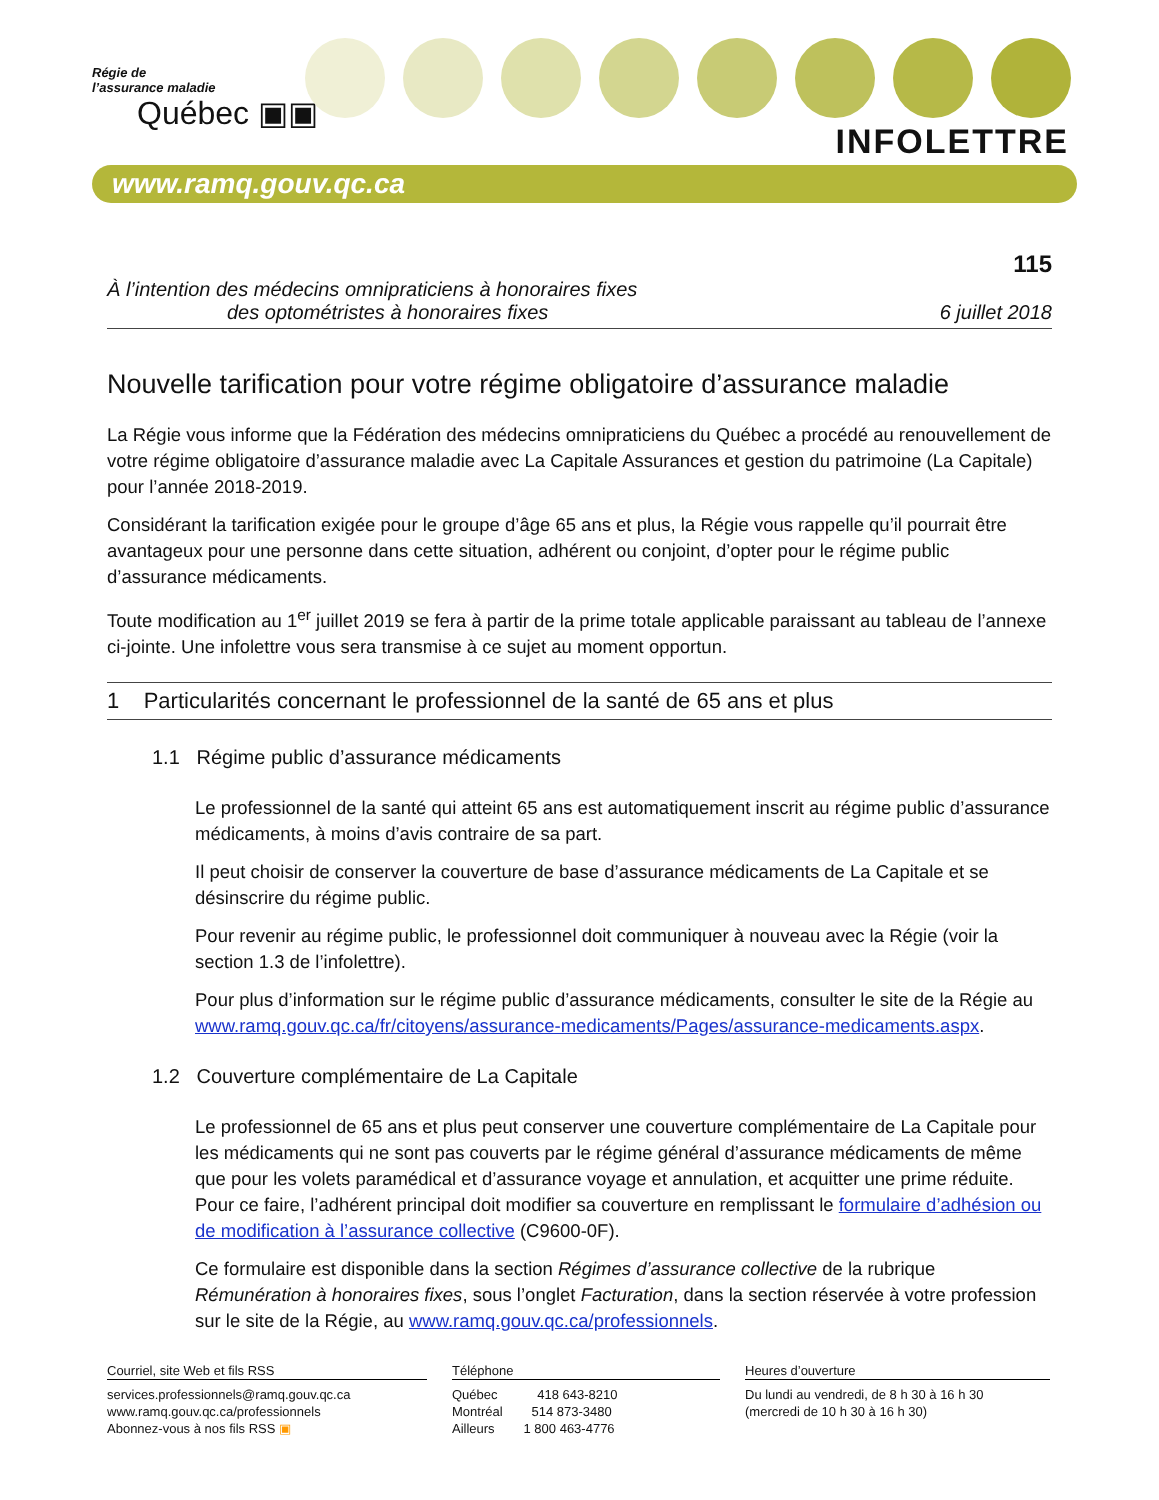Régie de
l’assurance maladie
Québec ▣▣
INFOLETTRE
www.ramq.gouv.qc.ca
115
À l’intention des médecins omnipraticiens à honoraires fixes
des optométristes à honoraires fixes
6 juillet 2018
Nouvelle tarification pour votre régime obligatoire d’assurance maladie
La Régie vous informe que la Fédération des médecins omnipraticiens du Québec a procédé au renouvellement de votre régime obligatoire d’assurance maladie avec La Capitale Assurances et gestion du patrimoine (La Capitale) pour l’année 2018-2019.
Considérant la tarification exigée pour le groupe d’âge 65 ans et plus, la Régie vous rappelle qu’il pourrait être avantageux pour une personne dans cette situation, adhérent ou conjoint, d’opter pour le régime public d’assurance médicaments.
Toute modification au 1<sup>er</sup> juillet 2019 se fera à partir de la prime totale applicable paraissant au tableau de l’annexe ci-jointe. Une infolettre vous sera transmise à ce sujet au moment opportun.
1 Particularités concernant le professionnel de la santé de 65 ans et plus
1.1 Régime public d’assurance médicaments
Le professionnel de la santé qui atteint 65 ans est automatiquement inscrit au régime public d’assurance médicaments, à moins d’avis contraire de sa part.
Il peut choisir de conserver la couverture de base d’assurance médicaments de La Capitale et se désinscrire du régime public.
Pour revenir au régime public, le professionnel doit communiquer à nouveau avec la Régie (voir la section 1.3 de l’infolettre).
Pour plus d’information sur le régime public d’assurance médicaments, consulter le site de la Régie au www.ramq.gouv.qc.ca/fr/citoyens/assurance-medicaments/Pages/assurance-medicaments.aspx.
1.2 Couverture complémentaire de La Capitale
Le professionnel de 65 ans et plus peut conserver une couverture complémentaire de La Capitale pour les médicaments qui ne sont pas couverts par le régime général d’assurance médicaments de même que pour les volets paramédical et d’assurance voyage et annulation, et acquitter une prime réduite. Pour ce faire, l’adhérent principal doit modifier sa couverture en remplissant le formulaire d’adhésion ou de modification à l’assurance collective (C9600-0F).
Ce formulaire est disponible dans la section Régimes d’assurance collective de la rubrique Rémunération à honoraires fixes, sous l’onglet Facturation, dans la section réservée à votre profession sur le site de la Régie, au www.ramq.gouv.qc.ca/professionnels.
Courriel, site Web et fils RSS
services.professionnels@ramq.gouv.qc.ca
www.ramq.gouv.qc.ca/professionnels
Abonnez-vous à nos fils RSS ▣
Téléphone
Québec 418 643-8210
Montréal 514 873-3480
Ailleurs 1 800 463-4776
Heures d’ouverture
Du lundi au vendredi, de 8 h 30 à 16 h 30
(mercredi de 10 h 30 à 16 h 30)